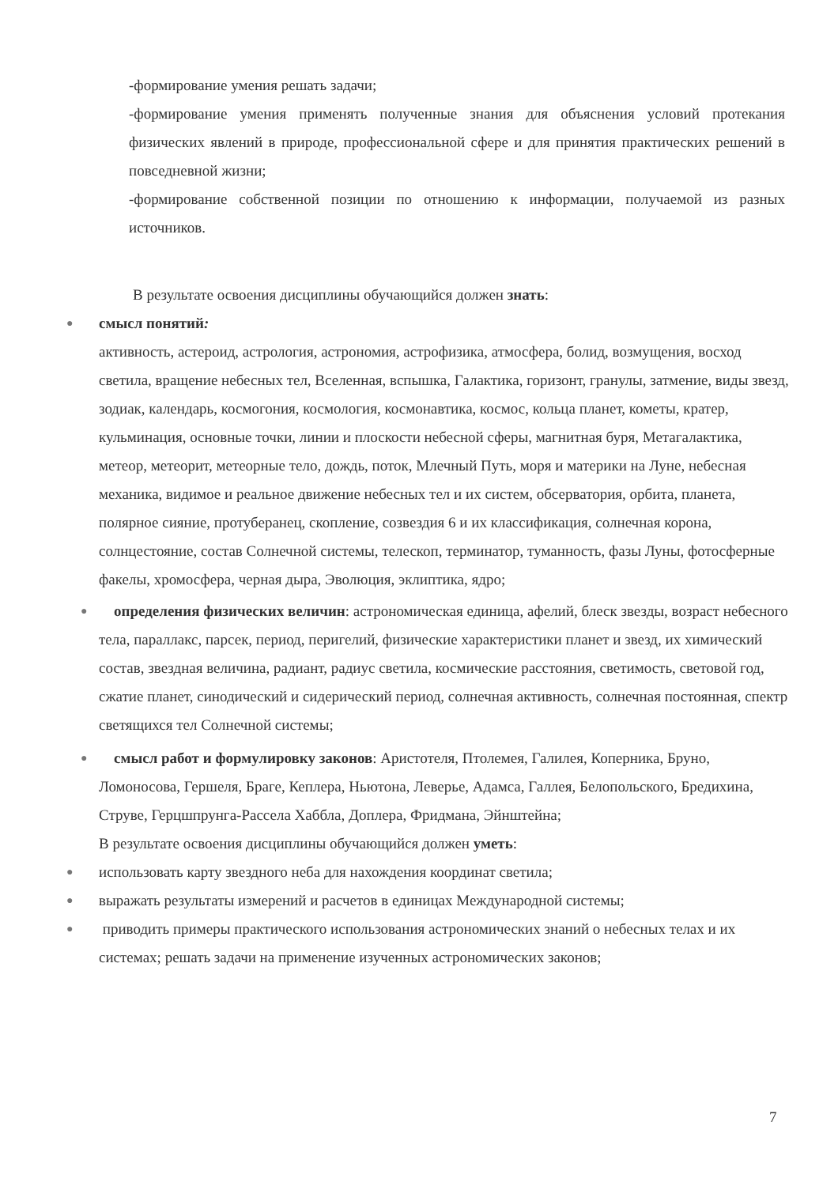-формирование умения решать задачи;
-формирование умения применять полученные знания для объяснения условий протекания физических явлений в природе, профессиональной сфере и для принятия практических решений в повседневной жизни;
-формирование собственной позиции по отношению к информации, получаемой из разных источников.
В результате освоения дисциплины обучающийся должен знать:
●
смысл понятий:
активность, астероид, астрология, астрономия, астрофизика, атмосфера, болид, возмущения, восход светила, вращение небесных тел, Вселенная, вспышка, Галактика, горизонт, гранулы, затмение, виды звезд, зодиак, календарь, космогония, космология, космонавтика, космос, кольца планет, кометы, кратер, кульминация, основные точки, линии и плоскости небесной сферы, магнитная буря, Метагалактика, метеор, метеорит, метеорные тело, дождь, поток, Млечный Путь, моря и материки на Луне, небесная механика, видимое и реальное движение небесных тел и их систем, обсерватория, орбита, планета, полярное сияние, протуберанец, скопление, созвездия 6 и их классификация, солнечная корона, солнцестояние, состав Солнечной системы, телескоп, терминатор, туманность, фазы Луны, фотосферные факелы, хромосфера, черная дыра, Эволюция, эклиптика, ядро;
●
определения физических величин: астрономическая единица, афелий, блеск звезды, возраст небесного тела, параллакс, парсек, период, перигелий, физические характеристики планет и звезд, их химический состав, звездная величина, радиант, радиус светила, космические расстояния, светимость, световой год, сжатие планет, синодический и сидерический период, солнечная активность, солнечная постоянная, спектр светящихся тел Солнечной системы;
●
смысл работ и формулировку законов: Аристотеля, Птолемея, Галилея, Коперника, Бруно, Ломоносова, Гершеля, Браге, Кеплера, Ньютона, Леверье, Адамса, Галлея, Белопольского, Бредихина, Струве, Герцшпрунга-Рассела Хаббла, Доплера, Фридмана, Эйнштейна;
В результате освоения дисциплины обучающийся должен уметь:
●
использовать карту звездного неба для нахождения координат светила;
●
выражать результаты измерений и расчетов в единицах Международной системы;
●
приводить примеры практического использования астрономических знаний о небесных телах и их системах; решать задачи на применение изученных астрономических законов;
7